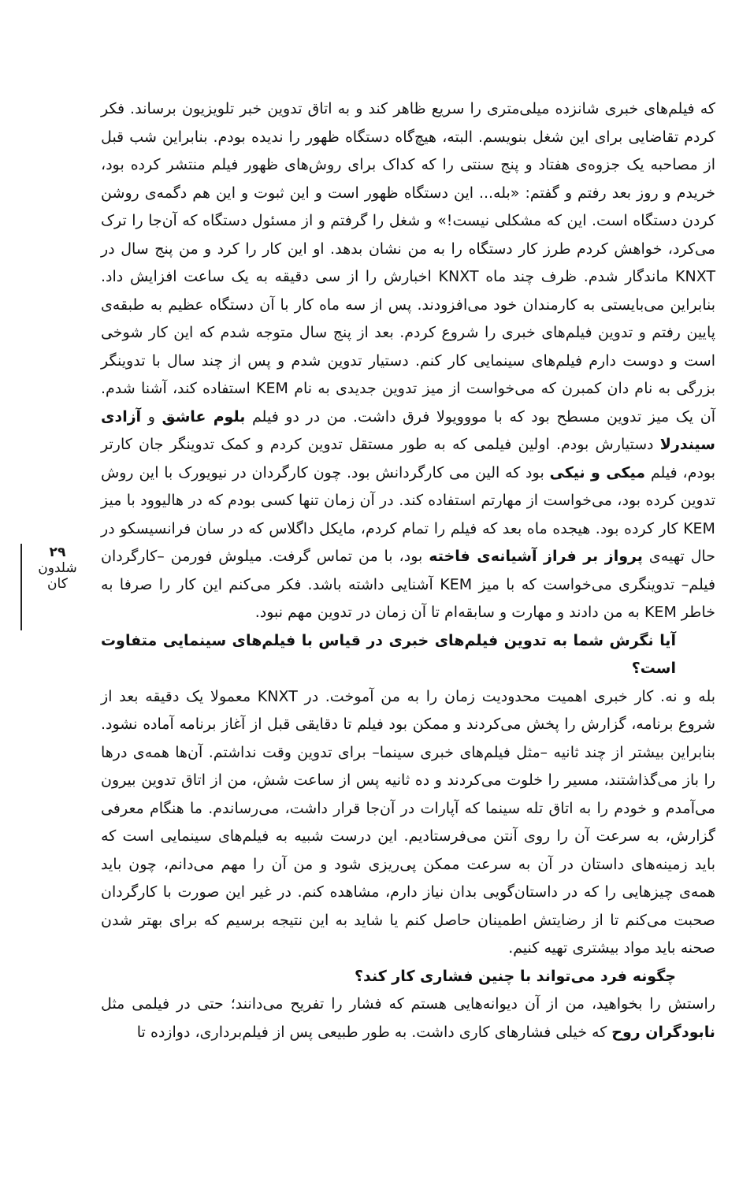که فیلم‌های خبری شانزده میلی‌متری را سریع ظاهر کند و به اتاق تدوین خبر تلویزیون برساند. فکر کردم تقاضایی برای این شغل بنویسم. البته، هیچ‌گاه دستگاه ظهور را ندیده بودم. بنابراین شب قبل از مصاحبه یک جزوه‌ی هفتاد و پنج سنتی را که کداک برای روش‌های ظهور فیلم منتشر کرده بود، خریدم و روز بعد رفتم و گفتم: «بله... این دستگاه ظهور است و این ثبوت و این هم دگمه‌ی روشن کردن دستگاه است. این که مشکلی نیست!» و شغل را گرفتم و از مسئول دستگاه که آن‌جا را ترک می‌کرد، خواهش کردم طرز کار دستگاه را به من نشان بدهد. او این کار را کرد و من پنج سال در KNXT ماندگار شدم. ظرف چند ماه KNXT اخبارش را از سی دقیقه به یک ساعت افزایش داد. بنابراین می‌بایستی به کارمندان خود می‌افزودند. پس از سه ماه کار با آن دستگاه عظیم به طبقه‌ی پایین رفتم و تدوین فیلم‌های خبری را شروع کردم. بعد از پنج سال متوجه شدم که این کار شوخی است و دوست دارم فیلم‌های سینمایی کار کنم. دستیار تدوین شدم و پس از چند سال با تدوینگر بزرگی به نام دان کمبرن که می‌خواست از میز تدوین جدیدی به نام KEM استفاده کند، آشنا شدم. آن یک میز تدوین مسطح بود که با مووویولا فرق داشت. من در دو فیلم بلوم عاشق و آزادی سیندرلا دستیارش بودم. اولین فیلمی که به طور مستقل تدوین کردم و کمک تدوینگر جان کارتر بودم، فیلم میکی و نیکی بود که الین می کارگردانش بود. چون کارگردان در نیویورک با این روش تدوین کرده بود، می‌خواست از مهارتم استفاده کند. در آن زمان تنها کسی بودم که در هالیوود با میز KEM کار کرده بود. هیجده ماه بعد که فیلم را تمام کردم، مایکل داگلاس که در سان فرانسیسکو در حال تهیه‌ی پرواز بر فراز آشیانه‌ی فاخته بود، با من تماس گرفت. میلوش فورمن –کارگردان فیلم– تدوینگری می‌خواست که با میز KEM آشنایی داشته باشد. فکر می‌کنم این کار را صرفا به خاطر KEM به من دادند و مهارت و سابقه‌ام تا آن زمان در تدوین مهم نبود.
آیا نگرش شما به تدوین فیلم‌های خبری در قیاس با فیلم‌های سینمایی متفاوت است؟
بله و نه. کار خبری اهمیت محدودیت زمان را به من آموخت. در KNXT معمولا یک دقیقه بعد از شروع برنامه، گزارش را پخش می‌کردند و ممکن بود فیلم تا دقایقی قبل از آغاز برنامه آماده نشود. بنابراین بیشتر از چند ثانیه –مثل فیلم‌های خبری سینما– برای تدوین وقت نداشتم. آن‌ها همه‌ی درها را باز می‌گذاشتند، مسیر را خلوت می‌کردند و ده ثانیه پس از ساعت شش، من از اتاق تدوین بیرون می‌آمدم و خودم را به اتاق تله سینما که آپارات در آن‌جا قرار داشت، می‌رساندم. ما هنگام معرفی گزارش، به سرعت آن را روی آنتن می‌فرستادیم. این درست شبیه به فیلم‌های سینمایی است که باید زمینه‌های داستان در آن به سرعت ممکن پی‌ریزی شود و من آن را مهم می‌دانم، چون باید همه‌ی چیزهایی را که در داستان‌گویی بدان نیاز دارم، مشاهده کنم. در غیر این صورت با کارگردان صحبت می‌کنم تا از رضایتش اطمینان حاصل کنم یا شاید به این نتیجه برسیم که برای بهتر شدن صحنه باید مواد بیشتری تهیه کنیم.
چگونه فرد می‌تواند با چنین فشاری کار کند؟
راستش را بخواهید، من از آن دیوانه‌هایی هستم که فشار را تفریح می‌دانند؛ حتی در فیلمی مثل نابودگران روح که خیلی فشارهای کاری داشت. به طور طبیعی پس از فیلم‌برداری، دوازده تا
۲۹
شلدون
کان